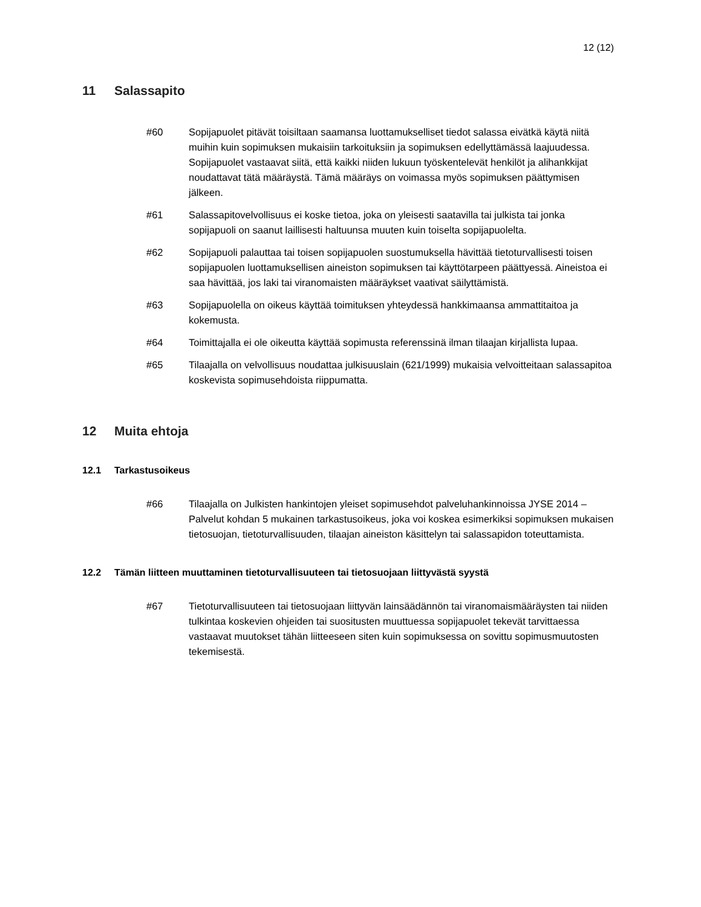12 (12)
11 Salassapito
#60 Sopijapuolet pitävät toisiltaan saamansa luottamukselliset tiedot salassa eivätkä käytä niitä muihin kuin sopimuksen mukaisiin tarkoituksiin ja sopimuksen edellyttämässä laajuudessa. Sopijapuolet vastaavat siitä, että kaikki niiden lukuun työskentelevät henkilöt ja alihankkijat noudattavat tätä määräystä. Tämä määräys on voimassa myös sopimuksen päättymisen jälkeen.
#61 Salassapitovelvollisuus ei koske tietoa, joka on yleisesti saatavilla tai julkista tai jonka sopijapuoli on saanut laillisesti haltuunsa muuten kuin toiselta sopijapuolelta.
#62 Sopijapuoli palauttaa tai toisen sopijapuolen suostumuksella hävittää tietoturvallisesti toisen sopijapuolen luottamuksellisen aineiston sopimuksen tai käyttötarpeen päättyessä. Aineistoa ei saa hävittää, jos laki tai viranomaisten määräykset vaativat säilyttämistä.
#63 Sopijapuolella on oikeus käyttää toimituksen yhteydessä hankkimaansa ammattitaitoa ja kokemusta.
#64 Toimittajalla ei ole oikeutta käyttää sopimusta referenssinä ilman tilaajan kirjallista lupaa.
#65 Tilaajalla on velvollisuus noudattaa julkisuuslain (621/1999) mukaisia velvoitteitaan salassapitoa koskevista sopimusehdoista riippumatta.
12 Muita ehtoja
12.1 Tarkastusoikeus
#66 Tilaajalla on Julkisten hankintojen yleiset sopimusehdot palveluhankinnoissa JYSE 2014 – Palvelut kohdan 5 mukainen tarkastusoikeus, joka voi koskea esimerkiksi sopimuksen mukaisen tietosuojan, tietoturvallisuuden, tilaajan aineiston käsittelyn tai salassapidon toteuttamista.
12.2 Tämän liitteen muuttaminen tietoturvallisuuteen tai tietosuojaan liittyvästä syystä
#67 Tietoturvallisuuteen tai tietosuojaan liittyvän lainsäädännön tai viranomaismääräysten tai niiden tulkintaa koskevien ohjeiden tai suositusten muuttuessa sopijapuolet tekevät tarvittaessa vastaavat muutokset tähän liitteeseen siten kuin sopimuksessa on sovittu sopimusmuutosten tekemisestä.